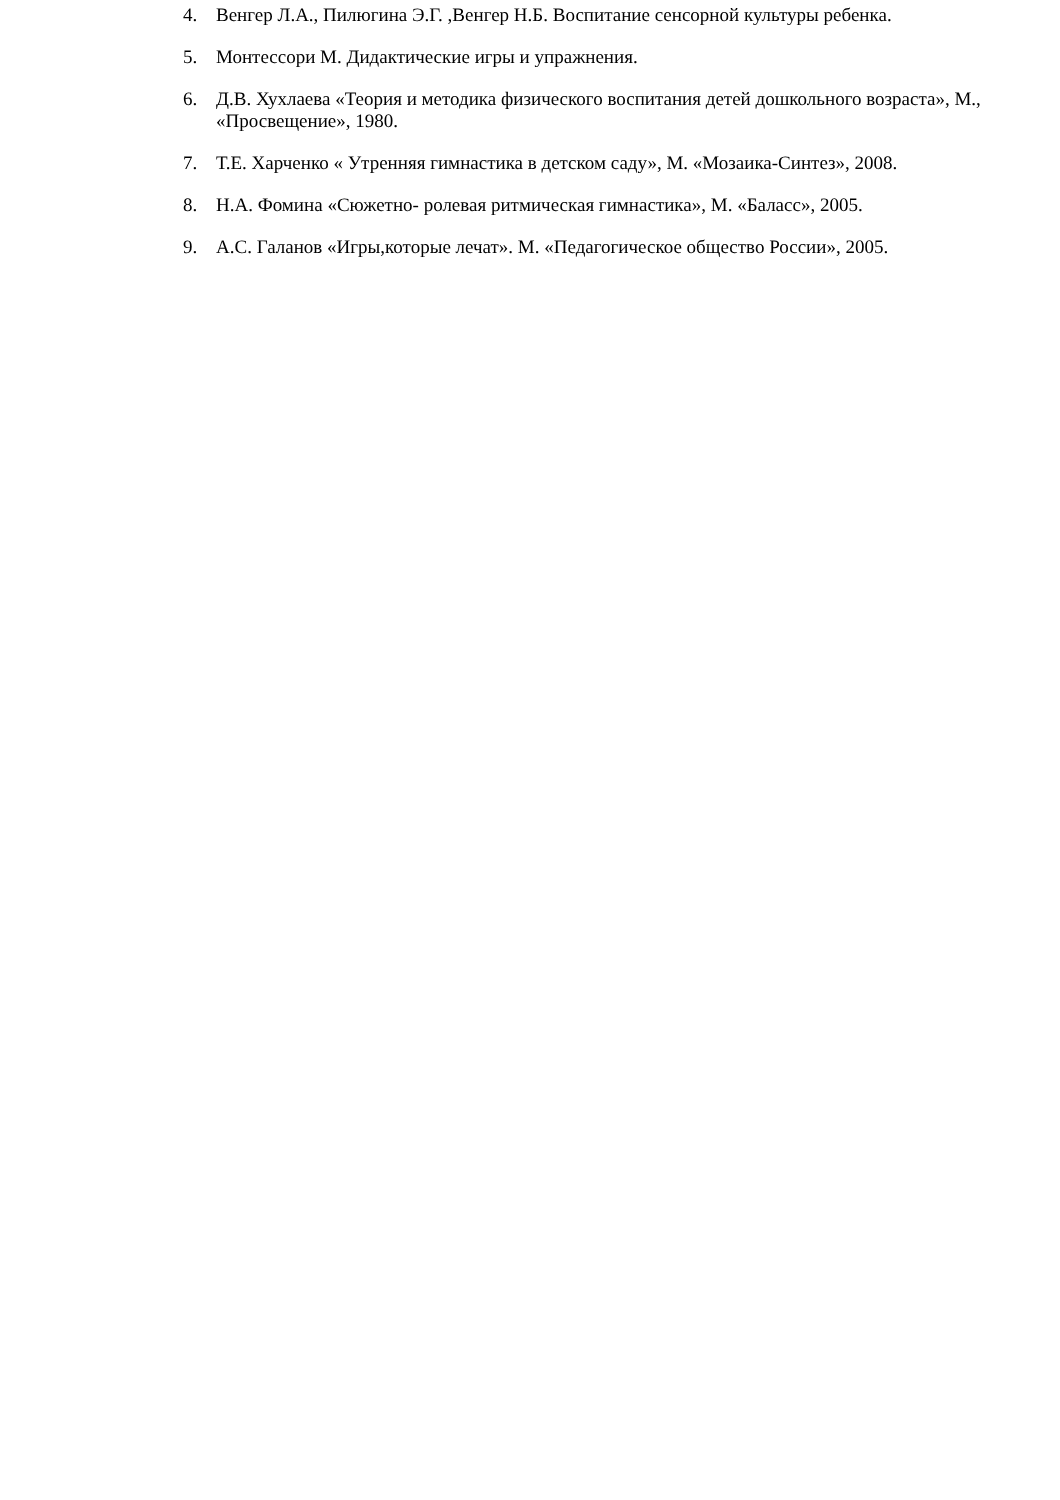4. Венгер Л.А., Пилюгина Э.Г. ,Венгер Н.Б. Воспитание сенсорной культуры ребенка.
5. Монтессори М. Дидактические игры и упражнения.
6. Д.В. Хухлаева «Теория и методика физического воспитания детей дошкольного возраста», М., «Просвещение», 1980.
7. Т.Е. Харченко « Утренняя гимнастика в детском саду», М. «Мозаика-Синтез», 2008.
8. Н.А. Фомина «Сюжетно- ролевая ритмическая гимнастика», М. «Баласс», 2005.
9. А.С. Галанов «Игры,которые лечат». М. «Педагогическое общество России», 2005.